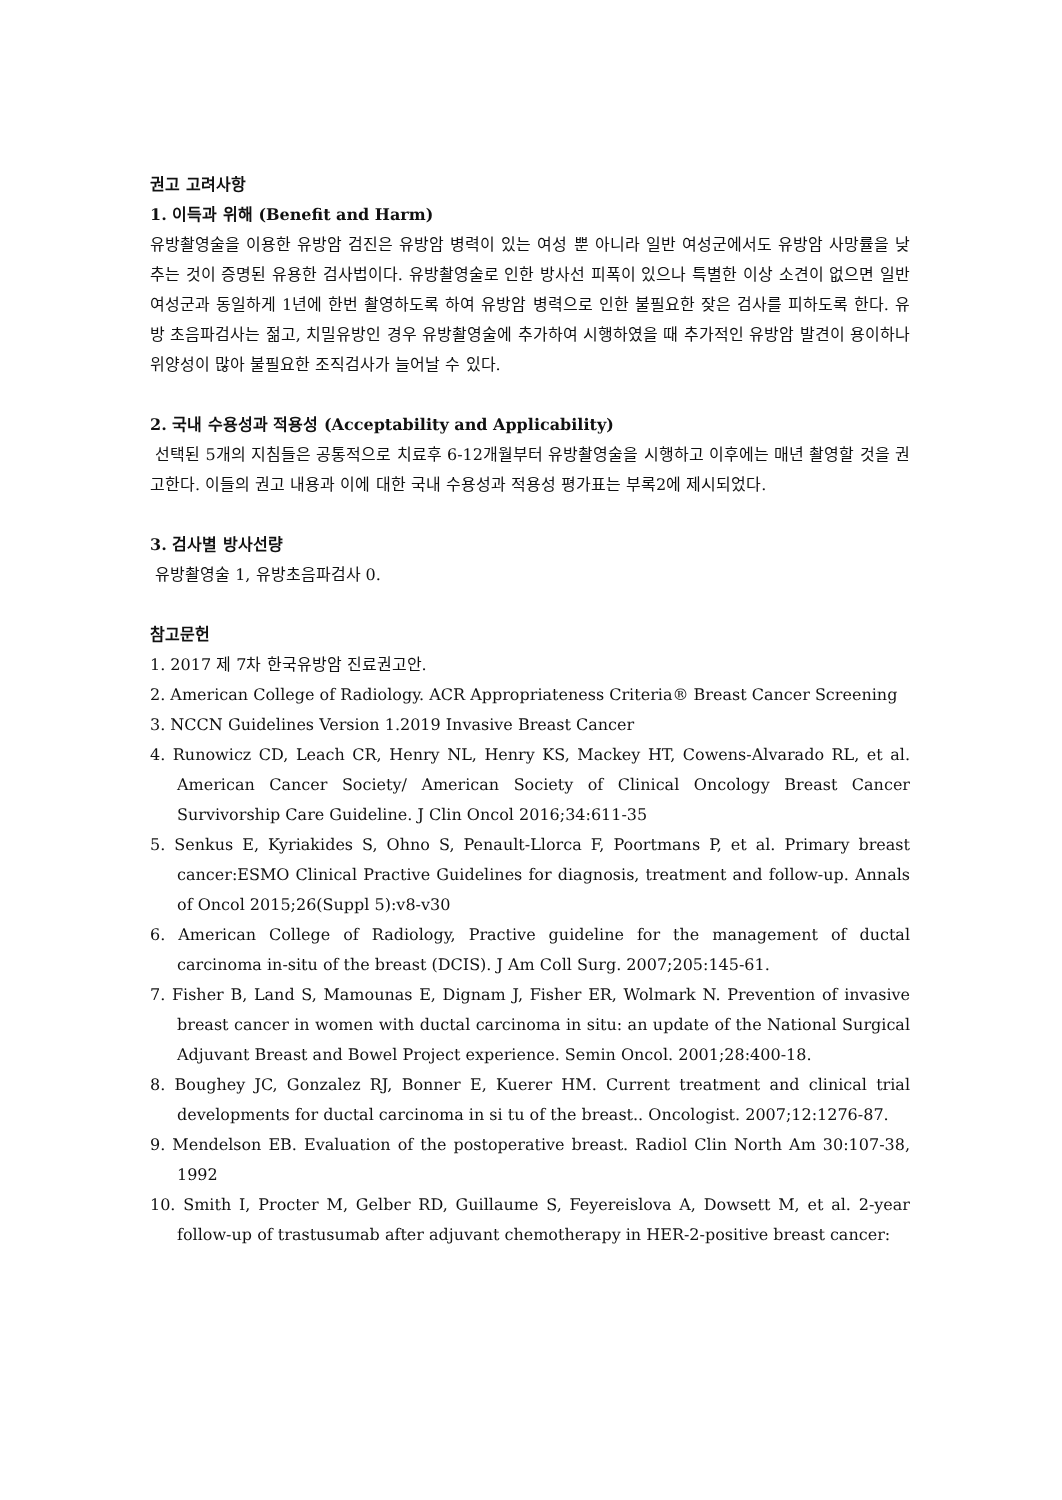권고 고려사항
1. 이득과 위해 (Benefit and Harm)
유방촬영술을 이용한 유방암 검진은 유방암 병력이 있는 여성 뿐 아니라 일반 여성군에서도 유방암 사망률을 낮추는 것이 증명된 유용한 검사법이다. 유방촬영술로 인한 방사선 피폭이 있으나 특별한 이상 소견이 없으면 일반 여성군과 동일하게 1년에 한번 촬영하도록 하여 유방암 병력으로 인한 불필요한 잦은 검사를 피하도록 한다. 유방 초음파검사는 젊고, 치밀유방인 경우 유방촬영술에 추가하여 시행하였을 때 추가적인 유방암 발견이 용이하나 위양성이 많아 불필요한 조직검사가 늘어날 수 있다.
2. 국내 수용성과 적용성 (Acceptability and Applicability)
선택된 5개의 지침들은 공통적으로 치료후 6-12개월부터 유방촬영술을 시행하고 이후에는 매년 촬영할 것을 권고한다. 이들의 권고 내용과 이에 대한 국내 수용성과 적용성 평가표는 부록2에 제시되었다.
3. 검사별 방사선량
유방촬영술 1, 유방초음파검사 0.
참고문헌
1. 2017 제 7차 한국유방암 진료권고안.
2. American College of Radiology. ACR Appropriateness Criteria® Breast Cancer Screening
3. NCCN Guidelines Version 1.2019 Invasive Breast Cancer
4. Runowicz CD, Leach CR, Henry NL, Henry KS, Mackey HT, Cowens-Alvarado RL, et al. American Cancer Society/ American Society of Clinical Oncology Breast Cancer Survivorship Care Guideline. J Clin Oncol 2016;34:611-35
5. Senkus E, Kyriakides S, Ohno S, Penault-Llorca F, Poortmans P, et al. Primary breast cancer:ESMO Clinical Practive Guidelines for diagnosis, treatment and follow-up. Annals of Oncol 2015;26(Suppl 5):v8-v30
6. American College of Radiology, Practive guideline for the management of ductal carcinoma in-situ of the breast (DCIS). J Am Coll Surg. 2007;205:145-61.
7. Fisher B, Land S, Mamounas E, Dignam J, Fisher ER, Wolmark N. Prevention of invasive breast cancer in women with ductal carcinoma in situ: an update of the National Surgical Adjuvant Breast and Bowel Project experience. Semin Oncol. 2001;28:400-18.
8. Boughey JC, Gonzalez RJ, Bonner E, Kuerer HM. Current treatment and clinical trial developments for ductal carcinoma in si tu of the breast.. Oncologist. 2007;12:1276-87.
9. Mendelson EB. Evaluation of the postoperative breast. Radiol Clin North Am 30:107-38, 1992
10. Smith I, Procter M, Gelber RD, Guillaume S, Feyereislova A, Dowsett M, et al. 2-year follow-up of trastusumab after adjuvant chemotherapy in HER-2-positive breast cancer: